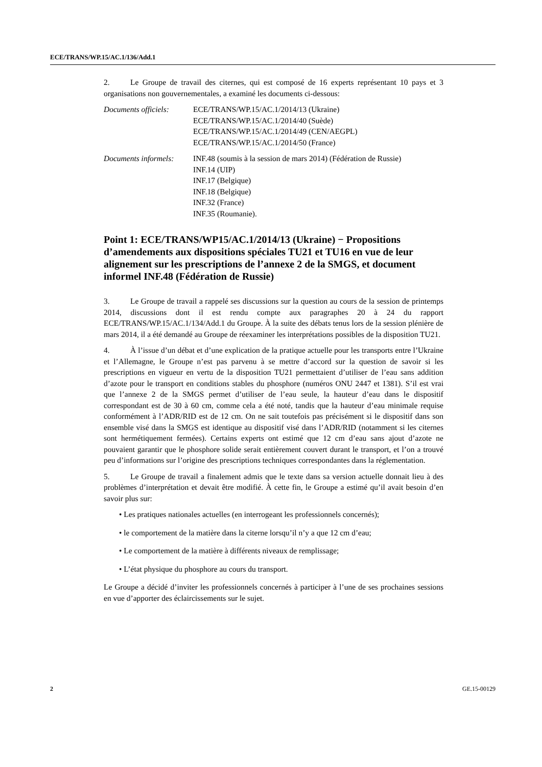ECE/TRANS/WP.15/AC.1/136/Add.1
2. Le Groupe de travail des citernes, qui est composé de 16 experts représentant 10 pays et 3 organisations non gouvernementales, a examiné les documents ci-dessous:
Documents officiels:
ECE/TRANS/WP.15/AC.1/2014/13 (Ukraine)
ECE/TRANS/WP.15/AC.1/2014/40 (Suède)
ECE/TRANS/WP.15/AC.1/2014/49 (CEN/AEGPL)
ECE/TRANS/WP.15/AC.1/2014/50 (France)
Documents informels:
INF.48 (soumis à la session de mars 2014) (Fédération de Russie)
INF.14 (UIP)
INF.17 (Belgique)
INF.18 (Belgique)
INF.32 (France)
INF.35 (Roumanie).
Point 1: ECE/TRANS/WP15/AC.1/2014/13 (Ukraine) − Propositions d’amendements aux dispositions spéciales TU21 et TU16 en vue de leur alignement sur les prescriptions de l’annexe 2 de la SMGS, et document informel INF.48 (Fédération de Russie)
3. Le Groupe de travail a rappelé ses discussions sur la question au cours de la session de printemps 2014, discussions dont il est rendu compte aux paragraphes 20 à 24 du rapport ECE/TRANS/WP.15/AC.1/134/Add.1 du Groupe. À la suite des débats tenus lors de la session plénière de mars 2014, il a été demandé au Groupe de réexaminer les interprétations possibles de la disposition TU21.
4. À l’issue d’un débat et d’une explication de la pratique actuelle pour les transports entre l’Ukraine et l’Allemagne, le Groupe n’est pas parvenu à se mettre d’accord sur la question de savoir si les prescriptions en vigueur en vertu de la disposition TU21 permettaient d’utiliser de l’eau sans addition d’azote pour le transport en conditions stables du phosphore (numéros ONU 2447 et 1381). S’il est vrai que l’annexe 2 de la SMGS permet d’utiliser de l’eau seule, la hauteur d’eau dans le dispositif correspondant est de 30 à 60 cm, comme cela a été noté, tandis que la hauteur d’eau minimale requise conformément à l’ADR/RID est de 12 cm. On ne sait toutefois pas précisément si le dispositif dans son ensemble visé dans la SMGS est identique au dispositif visé dans l’ADR/RID (notamment si les citernes sont hermétiquement fermées). Certains experts ont estimé que 12 cm d’eau sans ajout d’azote ne pouvaient garantir que le phosphore solide serait entièrement couvert durant le transport, et l’on a trouvé peu d’informations sur l’origine des prescriptions techniques correspondantes dans la réglementation.
5. Le Groupe de travail a finalement admis que le texte dans sa version actuelle donnait lieu à des problèmes d’interprétation et devait être modifié. À cette fin, le Groupe a estimé qu’il avait besoin d’en savoir plus sur:
• Les pratiques nationales actuelles (en interrogeant les professionnels concernés);
• le comportement de la matière dans la citerne lorsqu’il n’y a que 12 cm d’eau;
• Le comportement de la matière à différents niveaux de remplissage;
• L’état physique du phosphore au cours du transport.
Le Groupe a décidé d’inviter les professionnels concernés à participer à l’une de ses prochaines sessions en vue d’apporter des éclaircissements sur le sujet.
2 GE.15-00129